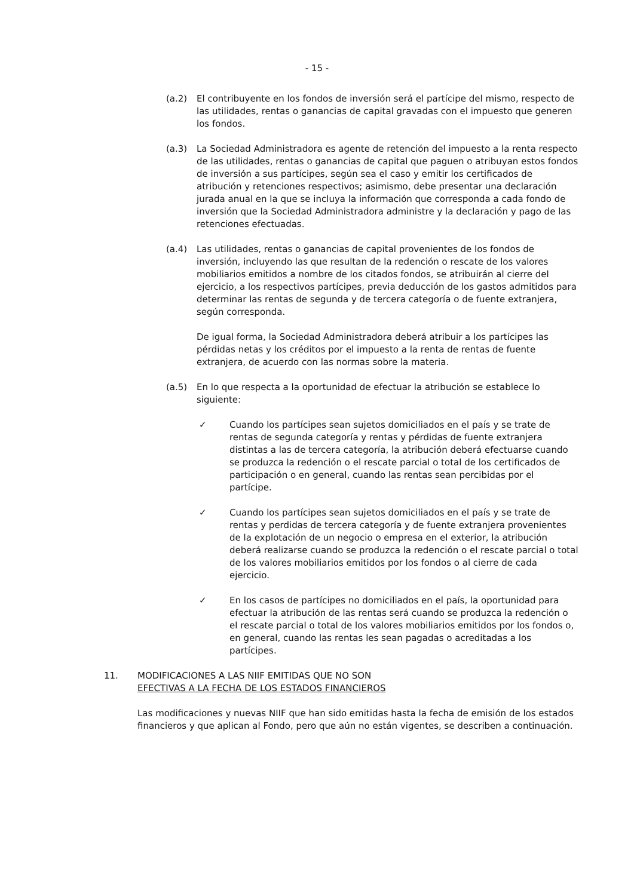- 15 -
(a.2) El contribuyente en los fondos de inversión será el partícipe del mismo, respecto de las utilidades, rentas o ganancias de capital gravadas con el impuesto que generen los fondos.
(a.3) La Sociedad Administradora es agente de retención del impuesto a la renta respecto de las utilidades, rentas o ganancias de capital que paguen o atribuyan estos fondos de inversión a sus partícipes, según sea el caso y emitir los certificados de atribución y retenciones respectivos; asimismo, debe presentar una declaración jurada anual en la que se incluya la información que corresponda a cada fondo de inversión que la Sociedad Administradora administre y la declaración y pago de las retenciones efectuadas.
(a.4) Las utilidades, rentas o ganancias de capital provenientes de los fondos de inversión, incluyendo las que resultan de la redención o rescate de los valores mobiliarios emitidos a nombre de los citados fondos, se atribuirán al cierre del ejercicio, a los respectivos partícipes, previa deducción de los gastos admitidos para determinar las rentas de segunda y de tercera categoría o de fuente extranjera, según corresponda.
De igual forma, la Sociedad Administradora deberá atribuir a los partícipes las pérdidas netas y los créditos por el impuesto a la renta de rentas de fuente extranjera, de acuerdo con las normas sobre la materia.
(a.5) En lo que respecta a la oportunidad de efectuar la atribución se establece lo siguiente:
✓ Cuando los partícipes sean sujetos domiciliados en el país y se trate de rentas de segunda categoría y rentas y pérdidas de fuente extranjera distintas a las de tercera categoría, la atribución deberá efectuarse cuando se produzca la redención o el rescate parcial o total de los certificados de participación o en general, cuando las rentas sean percibidas por el partícipe.
✓ Cuando los partícipes sean sujetos domiciliados en el país y se trate de rentas y perdidas de tercera categoría y de fuente extranjera provenientes de la explotación de un negocio o empresa en el exterior, la atribución deberá realizarse cuando se produzca la redención o el rescate parcial o total de los valores mobiliarios emitidos por los fondos o al cierre de cada ejercicio.
✓ En los casos de partícipes no domiciliados en el país, la oportunidad para efectuar la atribución de las rentas será cuando se produzca la redención o el rescate parcial o total de los valores mobiliarios emitidos por los fondos o, en general, cuando las rentas les sean pagadas o acreditadas a los partícipes.
11. MODIFICACIONES A LAS NIIF EMITIDAS QUE NO SON
EFECTIVAS A LA FECHA DE LOS ESTADOS FINANCIEROS
Las modificaciones y nuevas NIIF que han sido emitidas hasta la fecha de emisión de los estados financieros y que aplican al Fondo, pero que aún no están vigentes, se describen a continuación.